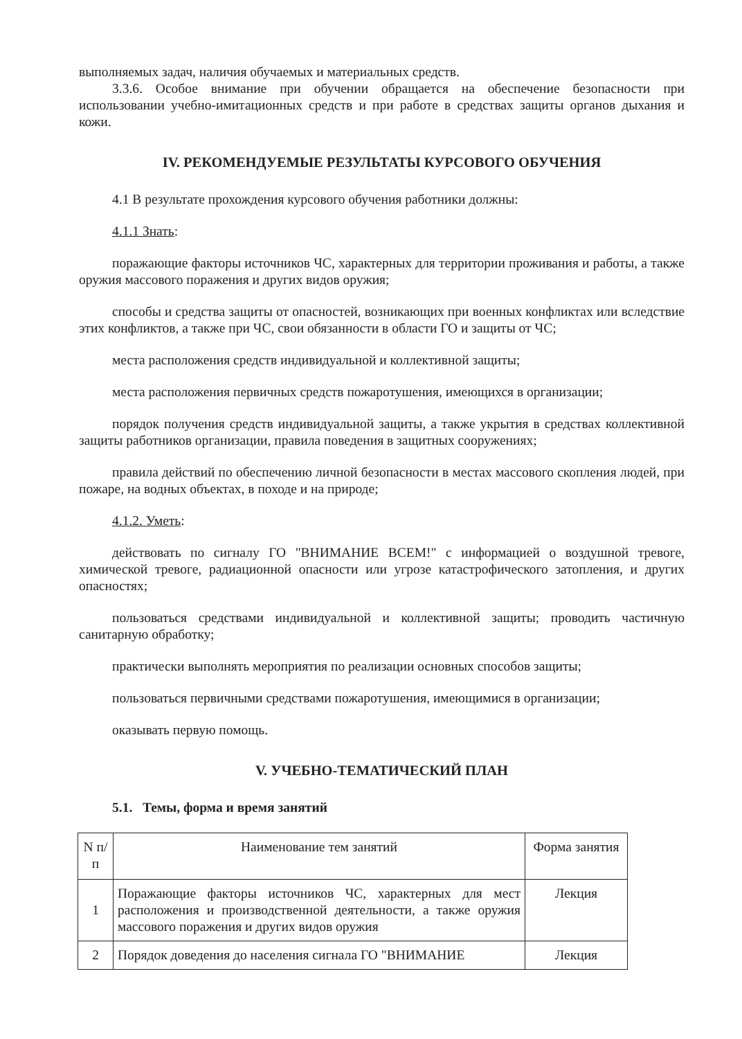выполняемых задач, наличия обучаемых и материальных средств.
3.3.6. Особое внимание при обучении обращается на обеспечение безопасности при использовании учебно-имитационных средств и при работе в средствах защиты органов дыхания и кожи.
IV. РЕКОМЕНДУЕМЫЕ РЕЗУЛЬТАТЫ КУРСОВОГО ОБУЧЕНИЯ
4.1 В результате прохождения курсового обучения работники должны:
4.1.1 Знать:
поражающие факторы источников ЧС, характерных для территории проживания и работы, а также оружия массового поражения и других видов оружия;
способы и средства защиты от опасностей, возникающих при военных конфликтах или вследствие этих конфликтов, а также при ЧС, свои обязанности в области ГО и защиты от ЧС;
места расположения средств индивидуальной и коллективной защиты;
места расположения первичных средств пожаротушения, имеющихся в организации;
порядок получения средств индивидуальной защиты, а также укрытия в средствах коллективной защиты работников организации, правила поведения в защитных сооружениях;
правила действий по обеспечению личной безопасности в местах массового скопления людей, при пожаре, на водных объектах, в походе и на природе;
4.1.2. Уметь:
действовать по сигналу ГО "ВНИМАНИЕ ВСЕМ!" с информацией о воздушной тревоге, химической тревоге, радиационной опасности или угрозе катастрофического затопления, и других опасностях;
пользоваться средствами индивидуальной и коллективной защиты; проводить частичную санитарную обработку;
практически выполнять мероприятия по реализации основных способов защиты;
пользоваться первичными средствами пожаротушения, имеющимися в организации;
оказывать первую помощь.
V. УЧЕБНО-ТЕМАТИЧЕСКИЙ ПЛАН
5.1. Темы, форма и время занятий
| N п/п | Наименование тем занятий | Форма занятия |
| 1 | Поражающие факторы источников ЧС, характерных для мест расположения и производственной деятельности, а также оружия массового поражения и других видов оружия | Лекция |
| 2 | Порядок доведения до населения сигнала ГО "ВНИМАНИЕ | Лекция |